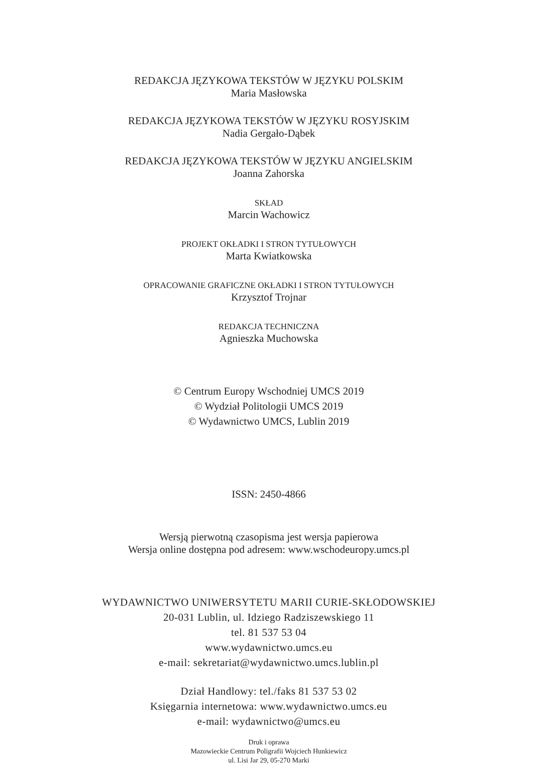REDAKCJA JĘZYKOWA TEKSTÓW W JĘZYKU POLSKIM
Maria Masłowska
REDAKCJA JĘZYKOWA TEKSTÓW W JĘZYKU ROSYJSKIM
Nadia Gergało-Dąbek
REDAKCJA JĘZYKOWA TEKSTÓW W JĘZYKU ANGIELSKIM
Joanna Zahorska
SKŁAD
Marcin Wachowicz
PROJEKT OKŁADKI I STRON TYTUŁOWYCH
Marta Kwiatkowska
OPRACOWANIE GRAFICZNE OKŁADKI I STRON TYTUŁOWYCH
Krzysztof Trojnar
REDAKCJA TECHNICZNA
Agnieszka Muchowska
© Centrum Europy Wschodniej UMCS 2019
© Wydział Politologii UMCS 2019
© Wydawnictwo UMCS, Lublin 2019
ISSN: 2450-4866
Wersją pierwotną czasopisma jest wersja papierowa
Wersja online dostępna pod adresem: www.wschodeuropy.umcs.pl
WYDAWNICTWO UNIWERSYTETU MARII CURIE-SKŁODOWSKIEJ
20-031 Lublin, ul. Idziego Radziszewskiego 11
tel. 81 537 53 04
www.wydawnictwo.umcs.eu
e-mail: sekretariat@wydawnictwo.umcs.lublin.pl
Dział Handlowy: tel./faks 81 537 53 02
Księgarnia internetowa: www.wydawnictwo.umcs.eu
e-mail: wydawnictwo@umcs.eu
Druk i oprawa
Mazowieckie Centrum Poligrafii Wojciech Hunkiewicz
ul. Lisi Jar 29, 05-270 Marki